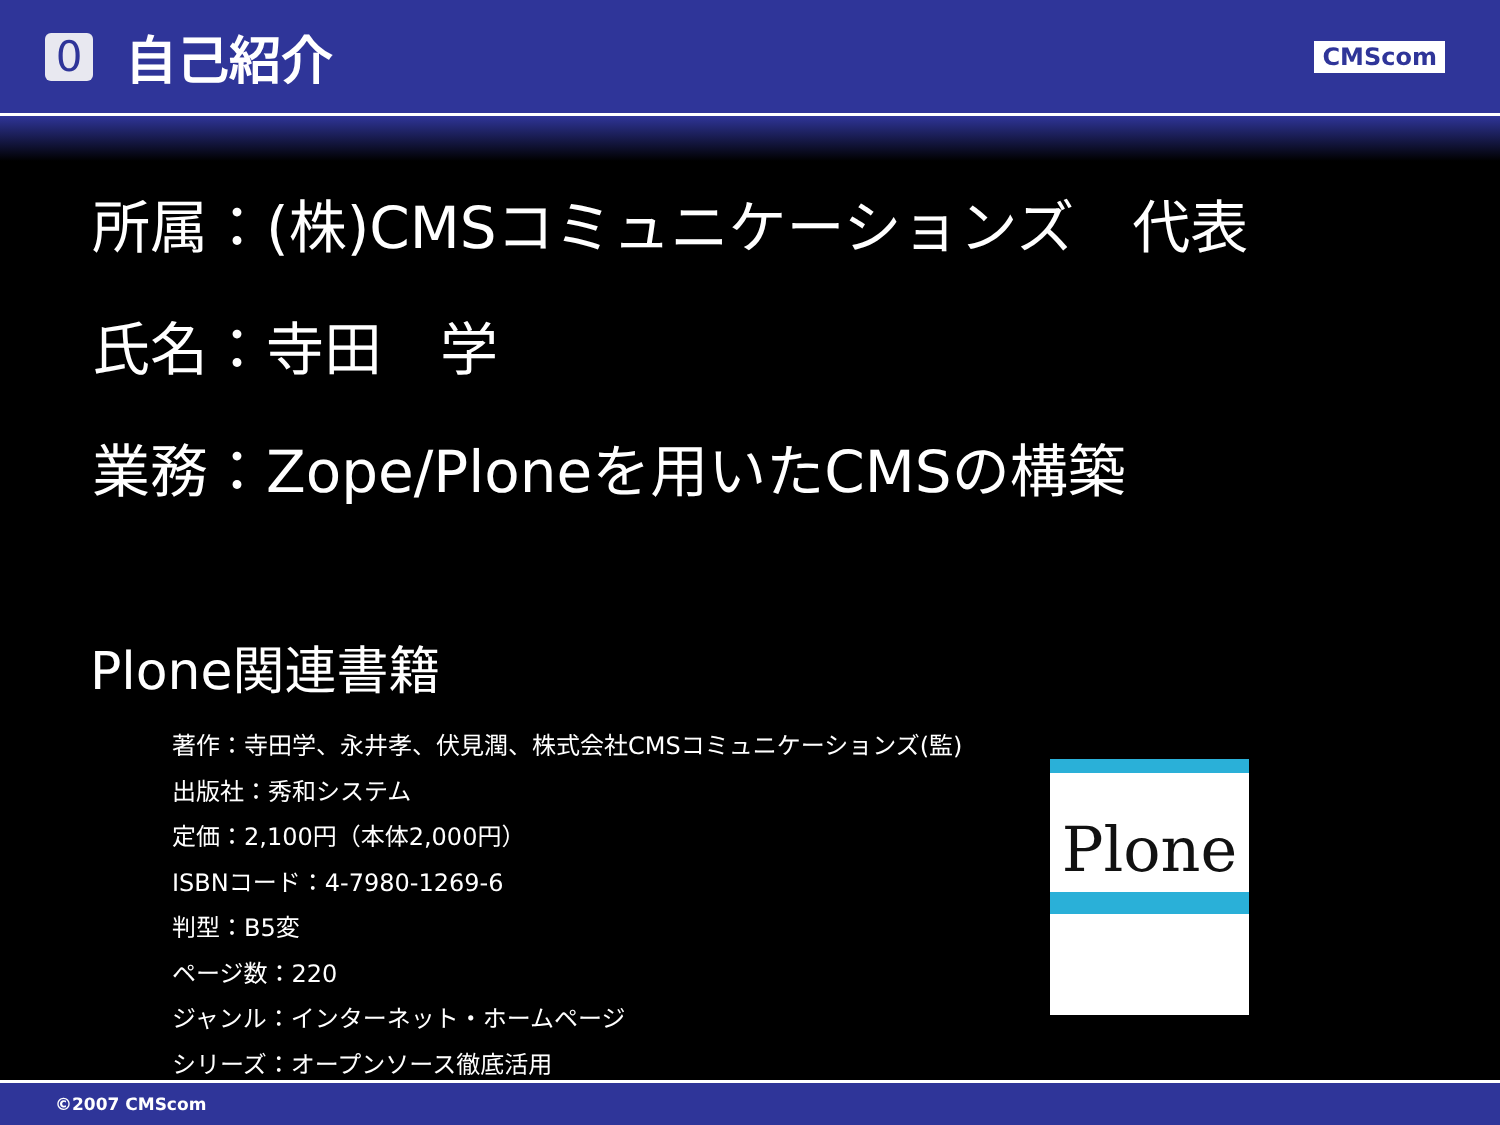0
自己紹介
CMScom
所属：(株)CMSコミュニケーションズ　代表
氏名：寺田　学
業務：Zope/Ploneを用いたCMSの構築
Plone関連書籍
著作：寺田学、永井孝、伏見潤、株式会社CMSコミュニケーションズ(監)
出版社：秀和システム
定価：2,100円（本体2,000円）
ISBNコード：4-7980-1269-6
判型：B5変
ページ数：220
ジャンル：インターネット・ホームページ
シリーズ：オープンソース徹底活用
Plone
©2007 CMScom